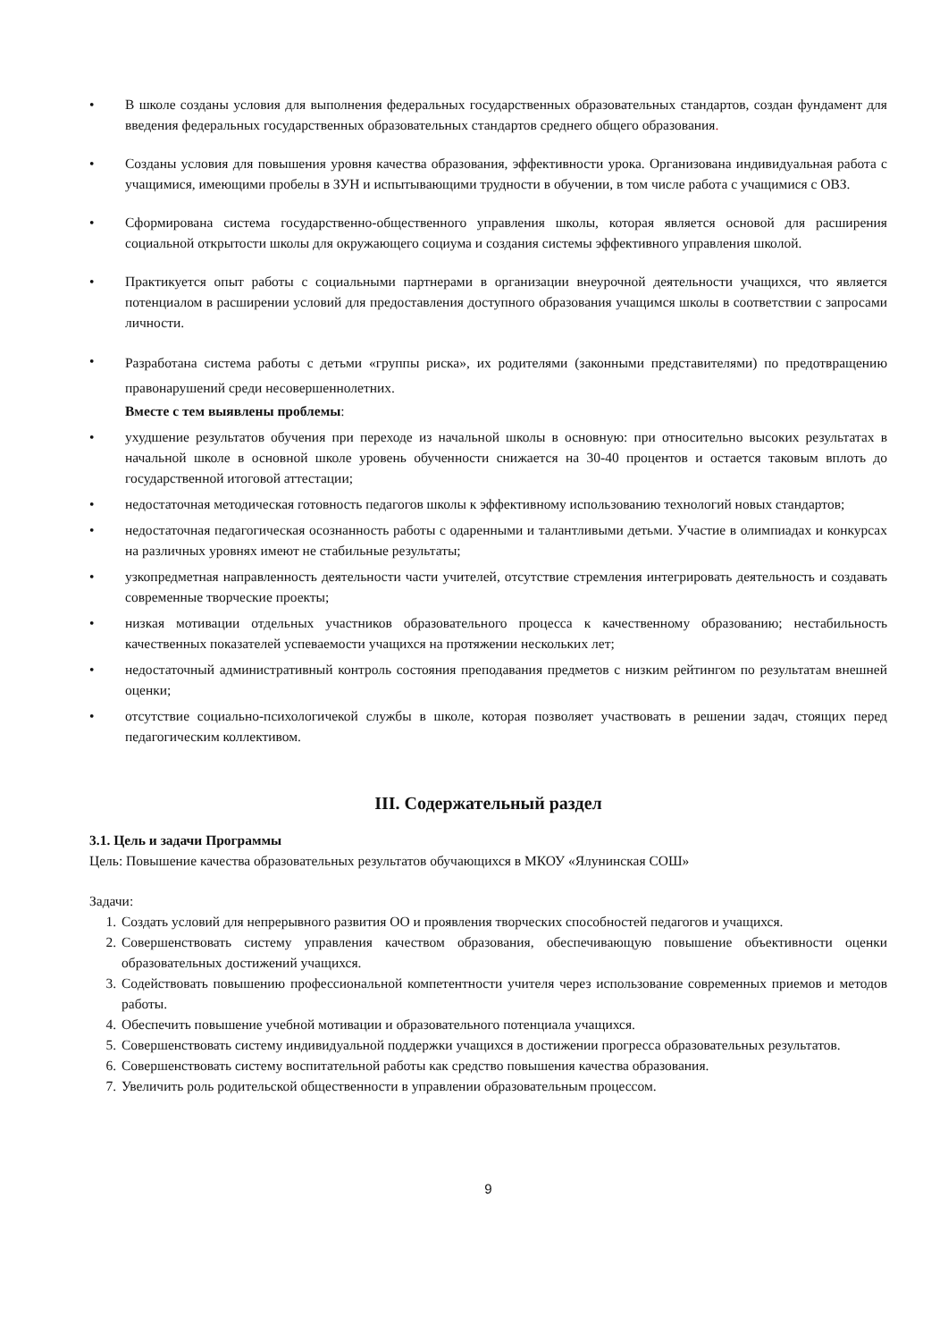• В школе созданы условия для выполнения федеральных государственных образовательных стандартов, создан фундамент для введения федеральных государственных образовательных стандартов среднего общего образования.
• Созданы условия для повышения уровня качества образования, эффективности урока. Организована индивидуальная работа с учащимися, имеющими пробелы в ЗУН и испытывающими трудности в обучении, в том числе работа с учащимися с ОВЗ.
• Сформирована система государственно-общественного управления школы, которая является основой для расширения социальной открытости школы для окружающего социума и создания системы эффективного управления школой.
• Практикуется опыт работы с социальными партнерами в организации внеурочной деятельности учащихся, что является потенциалом в расширении условий для предоставления доступного образования учащимся школы в соответствии с запросами личности.
•
Разработана система работы с детьми «группы риска», их родителями (законными представителями) по предотвращению правонарушений среди несовершеннолетних.
Вместе с тем выявлены проблемы:
• ухудшение результатов обучения при переходе из начальной школы в основную: при относительно высоких результатах в начальной школе в основной школе уровень обученности снижается на 30-40 процентов и остается таковым вплоть до государственной итоговой аттестации;
• недостаточная методическая готовность педагогов школы к эффективному использованию технологий новых стандартов;
• недостаточная педагогическая осознанность работы с одаренными и талантливыми детьми. Участие в олимпиадах и конкурсах на различных уровнях имеют не стабильные результаты;
• узкопредметная направленность деятельности части учителей, отсутствие стремления интегрировать деятельность и создавать современные творческие проекты;
• низкая мотивации отдельных участников образовательного процесса к качественному образованию; нестабильность качественных показателей успеваемости учащихся на протяжении нескольких лет;
• недостаточный административный контроль состояния преподавания предметов с низким рейтингом по результатам внешней оценки;
• отсутствие социально-психологичекой службы в школе, которая позволяет участвовать в решении задач, стоящих перед педагогическим коллективом.
III. Содержательный раздел
3.1. Цель и задачи Программы
Цель: Повышение качества образовательных результатов обучающихся в МКОУ «Ялунинская СОШ»
Задачи:
1. Создать условий для непрерывного развития ОО и проявления творческих способностей педагогов и учащихся.
2. Совершенствовать систему управления качеством образования, обеспечивающую повышение объективности оценки образовательных достижений учащихся.
3. Содействовать повышению профессиональной компетентности учителя через использование современных приемов и методов работы.
4. Обеспечить повышение учебной мотивации и образовательного потенциала учащихся.
5. Совершенствовать систему индивидуальной поддержки учащихся в достижении прогресса образовательных результатов.
6. Совершенствовать систему воспитательной работы как средство повышения качества образования.
7. Увеличить роль родительской общественности в управлении образовательным процессом.
9